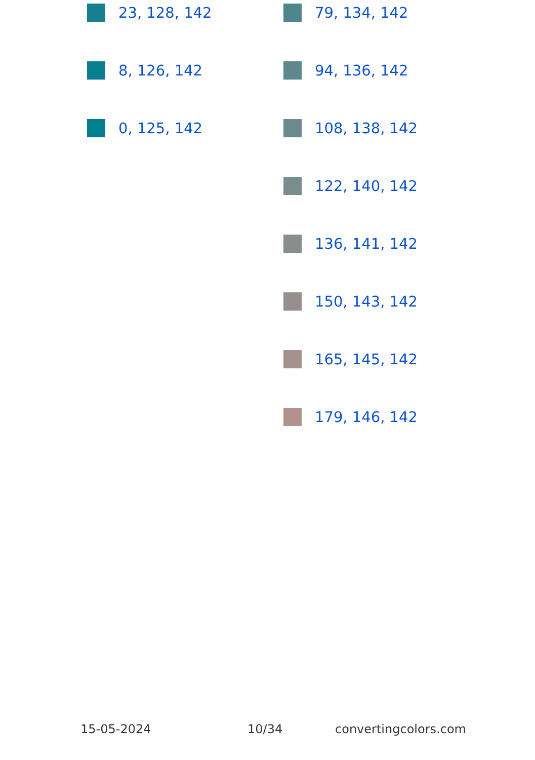23, 128, 142
8, 126, 142
0, 125, 142
79, 134, 142
94, 136, 142
108, 138, 142
122, 140, 142
136, 141, 142
150, 143, 142
165, 145, 142
179, 146, 142
15-05-2024 10/34 convertingcolors.com